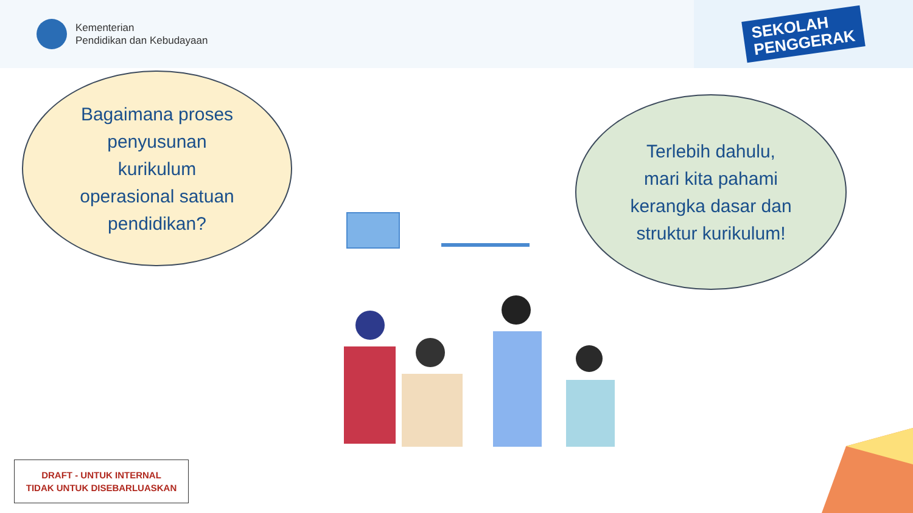Kementerian
Pendidikan dan Kebudayaan
SEKOLAH
PENGGERAK
Bagaimana proses
penyusunan
kurikulum
operasional satuan
pendidikan?
Terlebih dahulu,
mari kita pahami
kerangka dasar dan
struktur kurikulum!
DRAFT - UNTUK INTERNAL
TIDAK UNTUK DISEBARLUASKAN